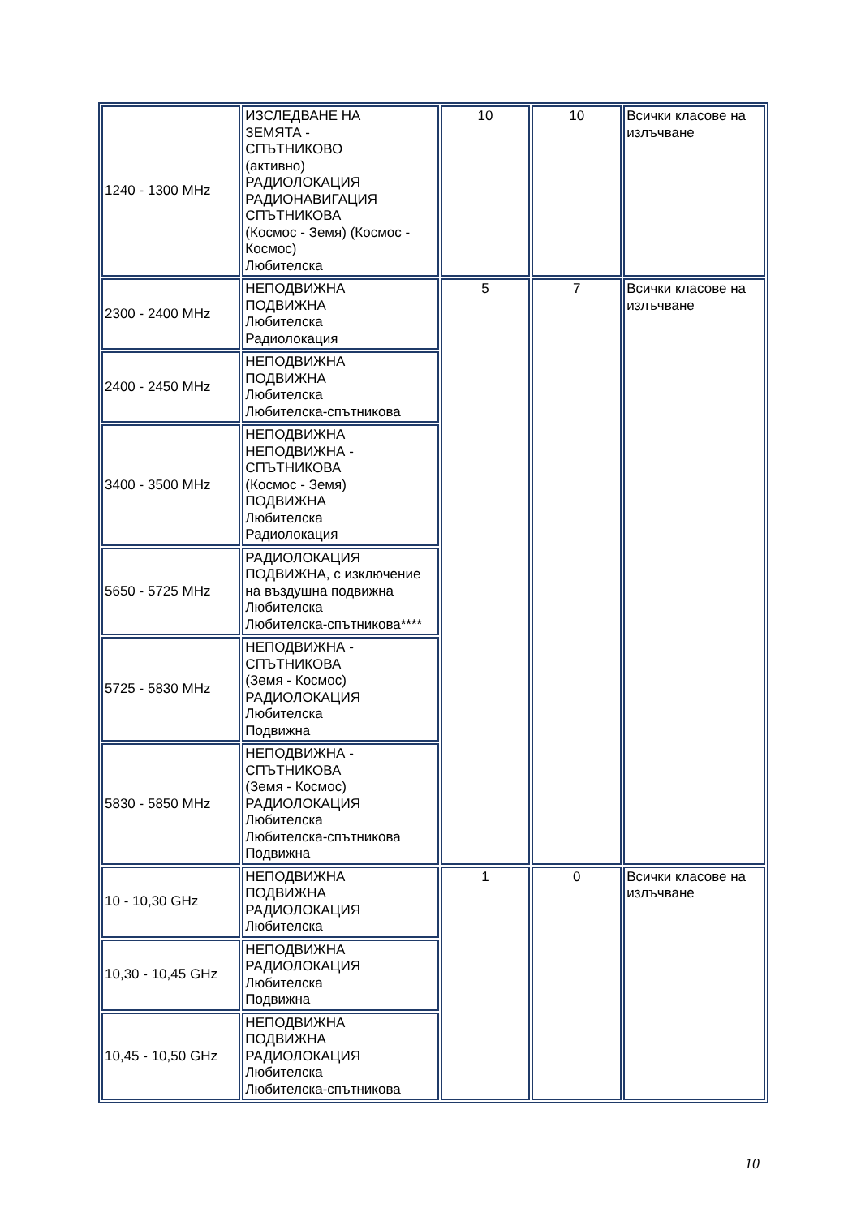| 1240 - 1300 MHz | ИЗСЛЕДВАНЕ НА ЗЕМЯТА - СПЪТНИКОВО (активно) РАДИОЛОКАЦИЯ РАДИОНАВИГАЦИЯ СПЪТНИКОВА (Космос - Земя) (Космос - Космос) Любителска | 10 | 10 | Всички класове на излъчване |
| 2300 - 2400 MHz | НЕПОДВИЖНА ПОДВИЖНА Любителска Радиолокация | 5 | 7 | Всички класове на излъчване |
| 2400 - 2450 MHz | НЕПОДВИЖНА ПОДВИЖНА Любителска Любителска-спътникова | | | |
| 3400 - 3500 MHz | НЕПОДВИЖНА НЕПОДВИЖНА - СПЪТНИКОВА (Космос - Земя) ПОДВИЖНА Любителска Радиолокация | | | |
| 5650 - 5725 MHz | РАДИОЛОКАЦИЯ ПОДВИЖНА, с изключение на въздушна подвижна Любителска Любителска-спътникова**** | | | |
| 5725 - 5830 MHz | НЕПОДВИЖНА - СПЪТНИКОВА (Земя - Космос) РАДИОЛОКАЦИЯ Любителска Подвижна | | | |
| 5830 - 5850 MHz | НЕПОДВИЖНА - СПЪТНИКОВА (Земя - Космос) РАДИОЛОКАЦИЯ Любителска Любителска-спътникова Подвижна | | | |
| 10 - 10,30 GHz | НЕПОДВИЖНА ПОДВИЖНА РАДИОЛОКАЦИЯ Любителска | 1 | 0 | Всички класове на излъчване |
| 10,30 - 10,45 GHz | НЕПОДВИЖНА РАДИОЛОКАЦИЯ Любителска Подвижна | | | |
| 10,45 - 10,50 GHz | НЕПОДВИЖНА ПОДВИЖНА РАДИОЛОКАЦИЯ Любителска Любителска-спътникова | | | |
10